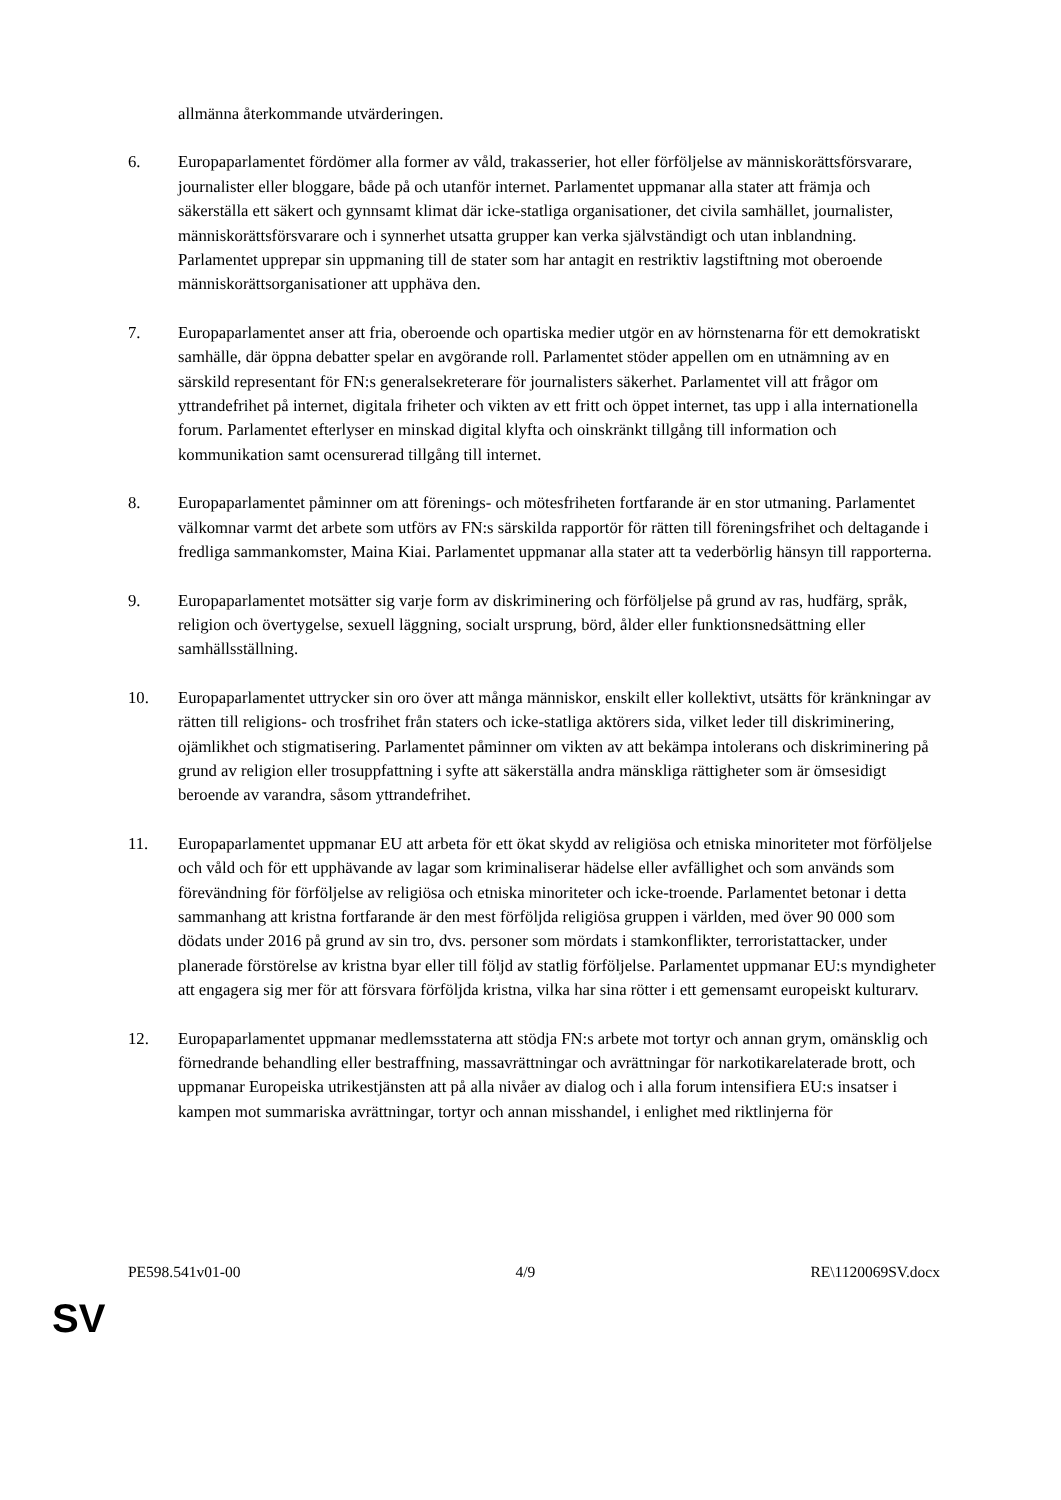allmänna återkommande utvärderingen.
6. Europaparlamentet fördömer alla former av våld, trakasserier, hot eller förföljelse av människorättsförsvarare, journalister eller bloggare, både på och utanför internet. Parlamentet uppmanar alla stater att främja och säkerställa ett säkert och gynnsamt klimat där icke-statliga organisationer, det civila samhället, journalister, människorättsförsvarare och i synnerhet utsatta grupper kan verka självständigt och utan inblandning. Parlamentet upprepar sin uppmaning till de stater som har antagit en restriktiv lagstiftning mot oberoende människorättsorganisationer att upphäva den.
7. Europaparlamentet anser att fria, oberoende och opartiska medier utgör en av hörnstenarna för ett demokratiskt samhälle, där öppna debatter spelar en avgörande roll. Parlamentet stöder appellen om en utnämning av en särskild representant för FN:s generalsekreterare för journalisters säkerhet. Parlamentet vill att frågor om yttrandefrihet på internet, digitala friheter och vikten av ett fritt och öppet internet, tas upp i alla internationella forum. Parlamentet efterlyser en minskad digital klyfta och oinskränkt tillgång till information och kommunikation samt ocensurerad tillgång till internet.
8. Europaparlamentet påminner om att förenings- och mötesfriheten fortfarande är en stor utmaning. Parlamentet välkomnar varmt det arbete som utförs av FN:s särskilda rapportör för rätten till föreningsfrihet och deltagande i fredliga sammankomster, Maina Kiai. Parlamentet uppmanar alla stater att ta vederbörlig hänsyn till rapporterna.
9. Europaparlamentet motsätter sig varje form av diskriminering och förföljelse på grund av ras, hudfärg, språk, religion och övertygelse, sexuell läggning, socialt ursprung, börd, ålder eller funktionsnedsättning eller samhällsställning.
10. Europaparlamentet uttrycker sin oro över att många människor, enskilt eller kollektivt, utsätts för kränkningar av rätten till religions- och trosfrihet från staters och icke-statliga aktörers sida, vilket leder till diskriminering, ojämlikhet och stigmatisering. Parlamentet påminner om vikten av att bekämpa intolerans och diskriminering på grund av religion eller trosuppfattning i syfte att säkerställa andra mänskliga rättigheter som är ömsesidigt beroende av varandra, såsom yttrandefrihet.
11. Europaparlamentet uppmanar EU att arbeta för ett ökat skydd av religiösa och etniska minoriteter mot förföljelse och våld och för ett upphävande av lagar som kriminaliserar hädelse eller avfällighet och som används som förevändning för förföljelse av religiösa och etniska minoriteter och icke-troende. Parlamentet betonar i detta sammanhang att kristna fortfarande är den mest förföljda religiösa gruppen i världen, med över 90 000 som dödats under 2016 på grund av sin tro, dvs. personer som mördats i stamkonflikter, terroristattacker, under planerade förstörelse av kristna byar eller till följd av statlig förföljelse. Parlamentet uppmanar EU:s myndigheter att engagera sig mer för att försvara förföljda kristna, vilka har sina rötter i ett gemensamt europeiskt kulturarv.
12. Europaparlamentet uppmanar medlemsstaterna att stödja FN:s arbete mot tortyr och annan grym, omänsklig och förnedrande behandling eller bestraffning, massavrättningar och avrättningar för narkotikarelaterade brott, och uppmanar Europeiska utrikestjänsten att på alla nivåer av dialog och i alla forum intensifiera EU:s insatser i kampen mot summariska avrättningar, tortyr och annan misshandel, i enlighet med riktlinjerna för
PE598.541v01-00 4/9 RE\1120069SV.docx
SV